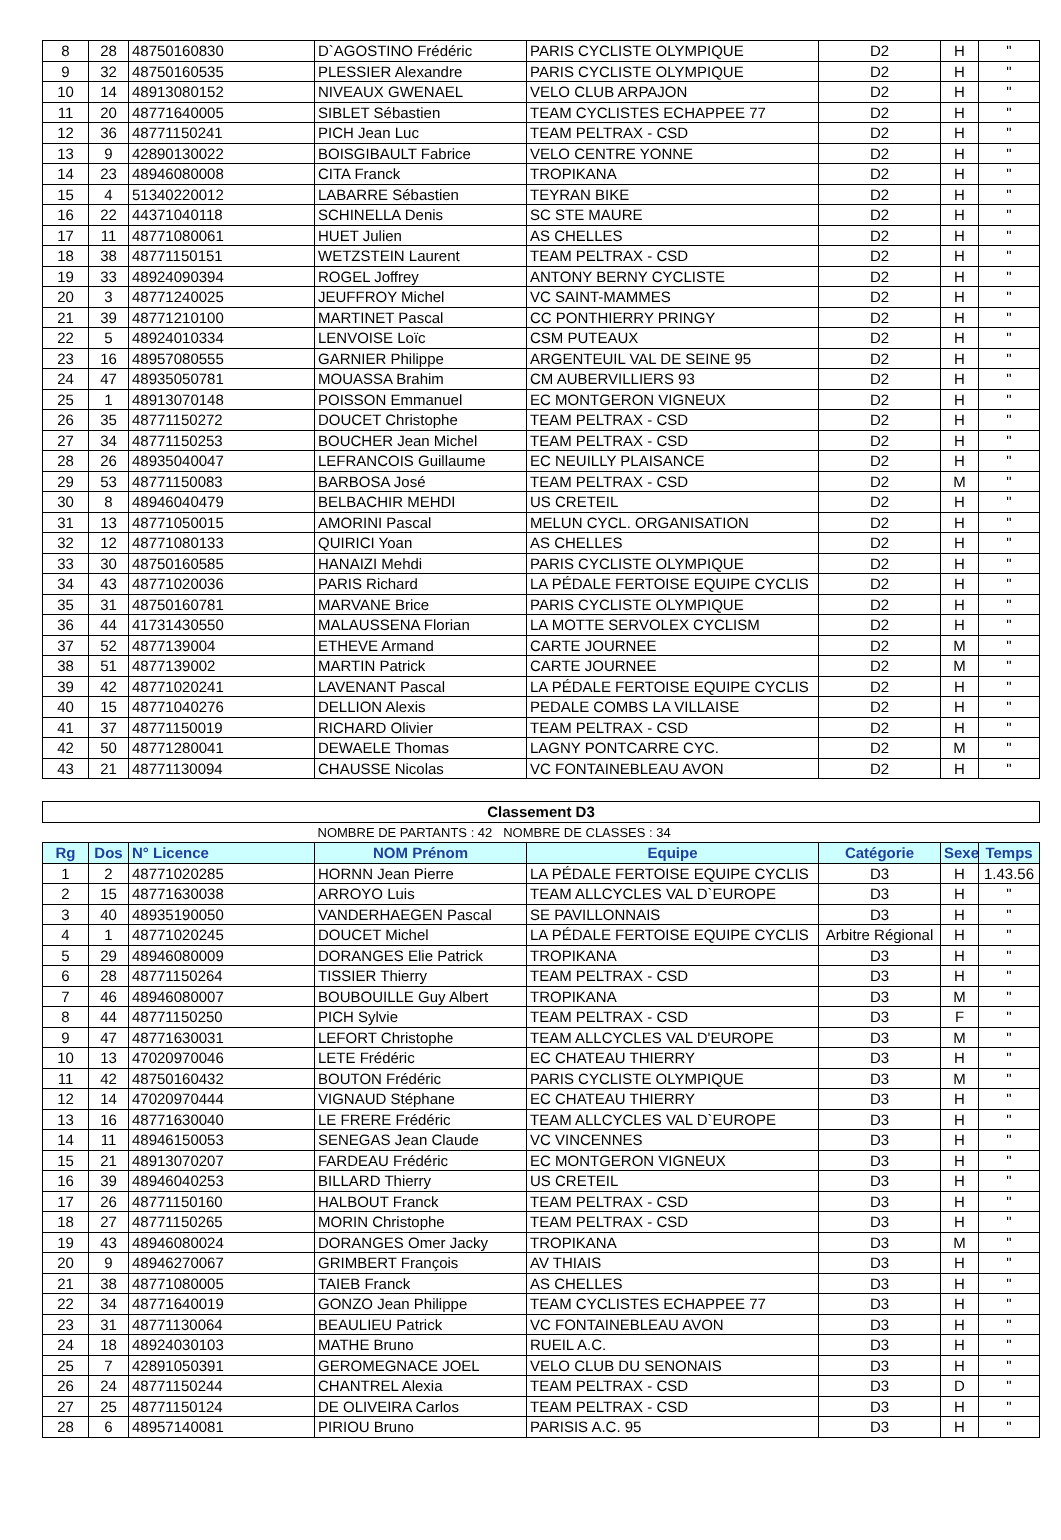| 8 | 28 | 48750160830 | D`AGOSTINO Frédéric | PARIS CYCLISTE OLYMPIQUE | D2 | H | " |
| 9 | 32 | 48750160535 | PLESSIER Alexandre | PARIS CYCLISTE OLYMPIQUE | D2 | H | " |
| 10 | 14 | 48913080152 | NIVEAUX GWENAEL | VELO CLUB ARPAJON | D2 | H | " |
| 11 | 20 | 48771640005 | SIBLET Sébastien | TEAM CYCLISTES ECHAPPEE 77 | D2 | H | " |
| 12 | 36 | 48771150241 | PICH Jean Luc | TEAM PELTRAX - CSD | D2 | H | " |
| 13 | 9 | 42890130022 | BOISGIBAULT Fabrice | VELO CENTRE YONNE | D2 | H | " |
| 14 | 23 | 48946080008 | CITA Franck | TROPIKANA | D2 | H | " |
| 15 | 4 | 51340220012 | LABARRE Sébastien | TEYRAN BIKE | D2 | H | " |
| 16 | 22 | 44371040118 | SCHINELLA Denis | SC STE MAURE | D2 | H | " |
| 17 | 11 | 48771080061 | HUET Julien | AS CHELLES | D2 | H | " |
| 18 | 38 | 48771150151 | WETZSTEIN Laurent | TEAM PELTRAX - CSD | D2 | H | " |
| 19 | 33 | 48924090394 | ROGEL Joffrey | ANTONY BERNY CYCLISTE | D2 | H | " |
| 20 | 3 | 48771240025 | JEUFFROY Michel | VC SAINT-MAMMES | D2 | H | " |
| 21 | 39 | 48771210100 | MARTINET Pascal | CC PONTHIERRY PRINGY | D2 | H | " |
| 22 | 5 | 48924010334 | LENVOISE Loïc | CSM PUTEAUX | D2 | H | " |
| 23 | 16 | 48957080555 | GARNIER Philippe | ARGENTEUIL VAL DE SEINE 95 | D2 | H | " |
| 24 | 47 | 48935050781 | MOUASSA Brahim | CM AUBERVILLIERS 93 | D2 | H | " |
| 25 | 1 | 48913070148 | POISSON Emmanuel | EC MONTGERON VIGNEUX | D2 | H | " |
| 26 | 35 | 48771150272 | DOUCET Christophe | TEAM PELTRAX - CSD | D2 | H | " |
| 27 | 34 | 48771150253 | BOUCHER Jean Michel | TEAM PELTRAX - CSD | D2 | H | " |
| 28 | 26 | 48935040047 | LEFRANCOIS Guillaume | EC NEUILLY PLAISANCE | D2 | H | " |
| 29 | 53 | 48771150083 | BARBOSA José | TEAM PELTRAX - CSD | D2 | M | " |
| 30 | 8 | 48946040479 | BELBACHIR MEHDI | US CRETEIL | D2 | H | " |
| 31 | 13 | 48771050015 | AMORINI Pascal | MELUN CYCL. ORGANISATION | D2 | H | " |
| 32 | 12 | 48771080133 | QUIRICI Yoan | AS CHELLES | D2 | H | " |
| 33 | 30 | 48750160585 | HANAIZI Mehdi | PARIS CYCLISTE OLYMPIQUE | D2 | H | " |
| 34 | 43 | 48771020036 | PARIS Richard | LA PÉDALE FERTOISE EQUIPE CYCLIS | D2 | H | " |
| 35 | 31 | 48750160781 | MARVANE Brice | PARIS CYCLISTE OLYMPIQUE | D2 | H | " |
| 36 | 44 | 41731430550 | MALAUSSENA Florian | LA MOTTE SERVOLEX CYCLISM | D2 | H | " |
| 37 | 52 | 4877139004 | ETHEVE Armand | CARTE JOURNEE | D2 | M | " |
| 38 | 51 | 4877139002 | MARTIN Patrick | CARTE JOURNEE | D2 | M | " |
| 39 | 42 | 48771020241 | LAVENANT Pascal | LA PÉDALE FERTOISE EQUIPE CYCLIS | D2 | H | " |
| 40 | 15 | 48771040276 | DELLION Alexis | PEDALE COMBS LA VILLAISE | D2 | H | " |
| 41 | 37 | 48771150019 | RICHARD Olivier | TEAM PELTRAX - CSD | D2 | H | " |
| 42 | 50 | 48771280041 | DEWAELE Thomas | LAGNY PONTCARRE CYC. | D2 | M | " |
| 43 | 21 | 48771130094 | CHAUSSE Nicolas | VC FONTAINEBLEAU AVON | D2 | H | " |
| Classement D3 | | | | | | | |
| | | | NOMBRE DE PARTANTS : 42 NOMBRE DE CLASSES : 34 | | | | |
| Rg | Dos | N° Licence | NOM Prénom | Equipe | Catégorie | Sexe | Temps |
| 1 | 2 | 48771020285 | HORNN Jean Pierre | LA PÉDALE FERTOISE EQUIPE CYCLIS | D3 | H | 1.43.56 |
| 2 | 15 | 48771630038 | ARROYO Luis | TEAM ALLCYCLES VAL D`EUROPE | D3 | H | " |
| 3 | 40 | 48935190050 | VANDERHAEGEN Pascal | SE PAVILLONNAIS | D3 | H | " |
| 4 | 1 | 48771020245 | DOUCET Michel | LA PÉDALE FERTOISE EQUIPE CYCLIS | Arbitre Régional | H | " |
| 5 | 29 | 48946080009 | DORANGES Elie Patrick | TROPIKANA | D3 | H | " |
| 6 | 28 | 48771150264 | TISSIER Thierry | TEAM PELTRAX - CSD | D3 | H | " |
| 7 | 46 | 48946080007 | BOUBOUILLE Guy Albert | TROPIKANA | D3 | M | " |
| 8 | 44 | 48771150250 | PICH Sylvie | TEAM PELTRAX - CSD | D3 | F | " |
| 9 | 47 | 48771630031 | LEFORT Christophe | TEAM ALLCYCLES VAL D'EUROPE | D3 | M | " |
| 10 | 13 | 47020970046 | LETE Frédéric | EC CHATEAU THIERRY | D3 | H | " |
| 11 | 42 | 48750160432 | BOUTON Frédéric | PARIS CYCLISTE OLYMPIQUE | D3 | M | " |
| 12 | 14 | 47020970444 | VIGNAUD Stéphane | EC CHATEAU THIERRY | D3 | H | " |
| 13 | 16 | 48771630040 | LE FRERE Frédéric | TEAM ALLCYCLES VAL D`EUROPE | D3 | H | " |
| 14 | 11 | 48946150053 | SENEGAS Jean Claude | VC VINCENNES | D3 | H | " |
| 15 | 21 | 48913070207 | FARDEAU Frédéric | EC MONTGERON VIGNEUX | D3 | H | " |
| 16 | 39 | 48946040253 | BILLARD Thierry | US CRETEIL | D3 | H | " |
| 17 | 26 | 48771150160 | HALBOUT Franck | TEAM PELTRAX - CSD | D3 | H | " |
| 18 | 27 | 48771150265 | MORIN Christophe | TEAM PELTRAX - CSD | D3 | H | " |
| 19 | 43 | 48946080024 | DORANGES Omer Jacky | TROPIKANA | D3 | M | " |
| 20 | 9 | 48946270067 | GRIMBERT François | AV THIAIS | D3 | H | " |
| 21 | 38 | 48771080005 | TAIEB Franck | AS CHELLES | D3 | H | " |
| 22 | 34 | 48771640019 | GONZO Jean Philippe | TEAM CYCLISTES ECHAPPEE 77 | D3 | H | " |
| 23 | 31 | 48771130064 | BEAULIEU Patrick | VC FONTAINEBLEAU AVON | D3 | H | " |
| 24 | 18 | 48924030103 | MATHE Bruno | RUEIL A.C. | D3 | H | " |
| 25 | 7 | 42891050391 | GEROMEGNACE JOEL | VELO CLUB DU SENONAIS | D3 | H | " |
| 26 | 24 | 48771150244 | CHANTREL Alexia | TEAM PELTRAX - CSD | D3 | D | " |
| 27 | 25 | 48771150124 | DE OLIVEIRA Carlos | TEAM PELTRAX - CSD | D3 | H | " |
| 28 | 6 | 48957140081 | PIRIOU Bruno | PARISIS A.C. 95 | D3 | H | " |